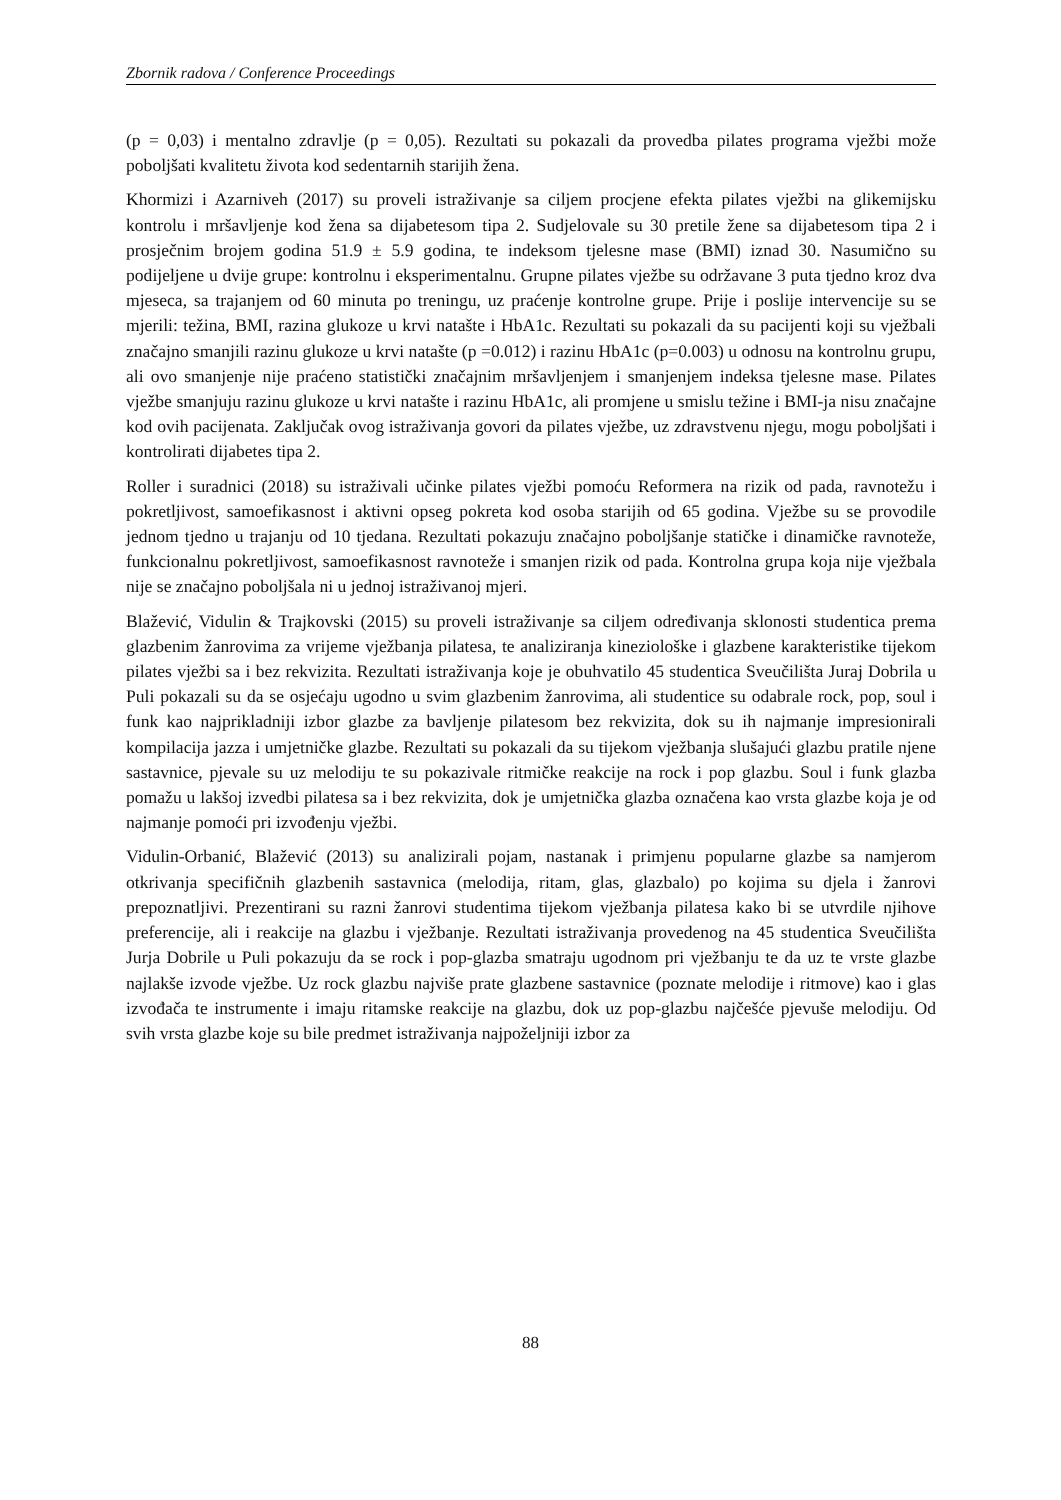Zbornik radova / Conference Proceedings
(p = 0,03) i mentalno zdravlje (p = 0,05). Rezultati su pokazali da provedba pilates programa vježbi može poboljšati kvalitetu života kod sedentarnih starijih žena.
Khormizi i Azarniveh (2017) su proveli istraživanje sa ciljem procjene efekta pilates vježbi na glikemijsku kontrolu i mršavljenje kod žena sa dijabetesom tipa 2. Sudjelovale su 30 pretile žene sa dijabetesom tipa 2 i prosječnim brojem godina 51.9 ± 5.9 godina, te indeksom tjelesne mase (BMI) iznad 30. Nasumično su podijeljene u dvije grupe: kontrolnu i eksperimentalnu. Grupne pilates vježbe su održavane 3 puta tjedno kroz dva mjeseca, sa trajanjem od 60 minuta po treningu, uz praćenje kontrolne grupe. Prije i poslije intervencije su se mjerili: težina, BMI, razina glukoze u krvi natašte i HbA1c. Rezultati su pokazali da su pacijenti koji su vježbali značajno smanjili razinu glukoze u krvi natašte (p =0.012) i razinu HbA1c (p=0.003) u odnosu na kontrolnu grupu, ali ovo smanjenje nije praćeno statistički značajnim mršavljenjem i smanjenjem indeksa tjelesne mase. Pilates vježbe smanjuju razinu glukoze u krvi natašte i razinu HbA1c, ali promjene u smislu težine i BMI-ja nisu značajne kod ovih pacijenata. Zaključak ovog istraživanja govori da pilates vježbe, uz zdravstvenu njegu, mogu poboljšati i kontrolirati dijabetes tipa 2.
Roller i suradnici (2018) su istraživali učinke pilates vježbi pomoću Reformera na rizik od pada, ravnotežu i pokretljivost, samoefikasnost i aktivni opseg pokreta kod osoba starijih od 65 godina. Vježbe su se provodile jednom tjedno u trajanju od 10 tjedana. Rezultati pokazuju značajno poboljšanje statičke i dinamičke ravnoteže, funkcionalnu pokretljivost, samoefikasnost ravnoteže i smanjen rizik od pada. Kontrolna grupa koja nije vježbala nije se značajno poboljšala ni u jednoj istraživanoj mjeri.
Blažević, Vidulin & Trajkovski (2015) su proveli istraživanje sa ciljem određivanja sklonosti studentica prema glazbenim žanrovima za vrijeme vježbanja pilatesa, te analiziranja kineziološke i glazbene karakteristike tijekom pilates vježbi sa i bez rekvizita. Rezultati istraživanja koje je obuhvatilo 45 studentica Sveučilišta Juraj Dobrila u Puli pokazali su da se osjećaju ugodno u svim glazbenim žanrovima, ali studentice su odabrale rock, pop, soul i funk kao najprikladniji izbor glazbe za bavljenje pilatesom bez rekvizita, dok su ih najmanje impresionirali kompilacija jazza i umjetničke glazbe. Rezultati su pokazali da su tijekom vježbanja slušajući glazbu pratile njene sastavnice, pjevale su uz melodiju te su pokazivale ritmičke reakcije na rock i pop glazbu. Soul i funk glazba pomažu u lakšoj izvedbi pilatesa sa i bez rekvizita, dok je umjetnička glazba označena kao vrsta glazbe koja je od najmanje pomoći pri izvođenju vježbi.
Vidulin-Orbanić, Blažević (2013) su analizirali pojam, nastanak i primjenu popularne glazbe sa namjerom otkrivanja specifičnih glazbenih sastavnica (melodija, ritam, glas, glazbalo) po kojima su djela i žanrovi prepoznatljivi. Prezentirani su razni žanrovi studentima tijekom vježbanja pilatesa kako bi se utvrdile njihove preferencije, ali i reakcije na glazbu i vježbanje. Rezultati istraživanja provedenog na 45 studentica Sveučilišta Jurja Dobrile u Puli pokazuju da se rock i pop-glazba smatraju ugodnom pri vježbanju te da uz te vrste glazbe najlakše izvode vježbe. Uz rock glazbu najviše prate glazbene sastavnice (poznate melodije i ritmove) kao i glas izvođača te instrumente i imaju ritamske reakcije na glazbu, dok uz pop-glazbu najčešće pjevuše melodiju. Od svih vrsta glazbe koje su bile predmet istraživanja najpoželjniji izbor za
88